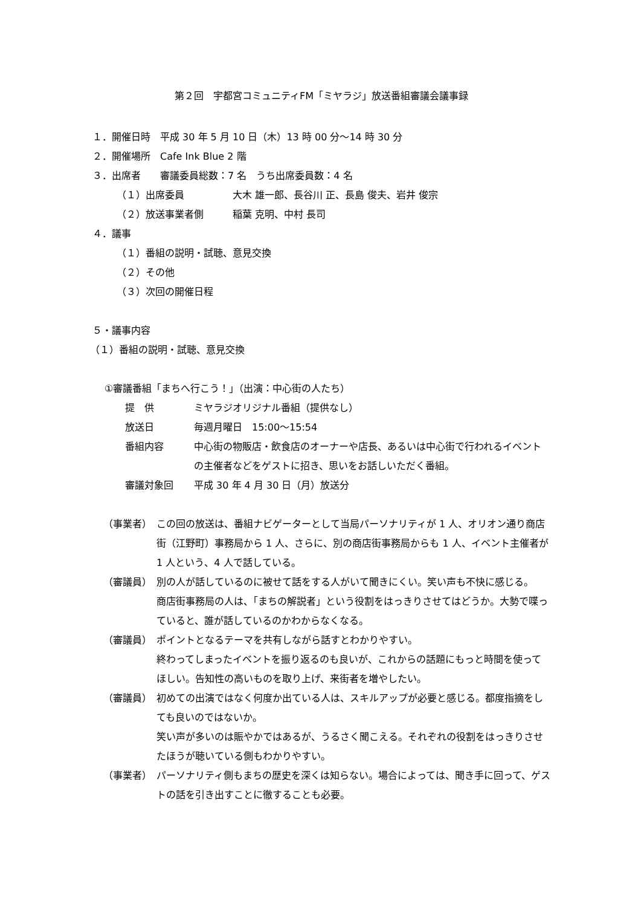第２回　宇都宮コミュニティFM「ミヤラジ」放送番組審議会議事録
１．開催日時　平成 30 年 5 月 10 日（木）13 時 00 分～14 時 30 分
２．開催場所　Cafe Ink Blue 2 階
３．出席者　　審議委員総数：7 名　うち出席委員数：4 名
（１）出席委員　　　　　大木 雄一郎、長谷川 正、長島 俊夫、岩井 俊宗
（２）放送事業者側　　　稲葉 克明、中村 長司
４．議事
（１）番組の説明・試聴、意見交換
（２）その他
（３）次回の開催日程
５・議事内容
（１）番組の説明・試聴、意見交換
①審議番組「まちへ行こう！」（出演：中心街の人たち）
提　供 ミヤラジオリジナル番組（提供なし）
放送日 毎週月曜日　15:00～15:54
番組内容 中心街の物販店・飲食店のオーナーや店長、あるいは中心街で行われるイベントの主催者などをゲストに招き、思いをお話しいただく番組。
審議対象回 平成 30 年 4 月 30 日（月）放送分
（事業者） この回の放送は、番組ナビゲーターとして当局パーソナリティが 1 人、オリオン通り商店街（江野町）事務局から 1 人、さらに、別の商店街事務局からも 1 人、イベント主催者が 1 人という、4 人で話している。
（審議員） 別の人が話しているのに被せて話をする人がいて聞きにくい。笑い声も不快に感じる。
商店街事務局の人は、「まちの解説者」という役割をはっきりさせてはどうか。大勢で喋っていると、誰が話しているのかわからなくなる。
（審議員） ポイントとなるテーマを共有しながら話すとわかりやすい。
終わってしまったイベントを振り返るのも良いが、これからの話題にもっと時間を使ってほしい。告知性の高いものを取り上げ、来街者を増やしたい。
（審議員） 初めての出演ではなく何度か出ている人は、スキルアップが必要と感じる。都度指摘をしても良いのではないか。
笑い声が多いのは賑やかではあるが、うるさく聞こえる。それぞれの役割をはっきりさせたほうが聴いている側もわかりやすい。
（事業者） パーソナリティ側もまちの歴史を深くは知らない。場合によっては、聞き手に回って、ゲストの話を引き出すことに徹することも必要。